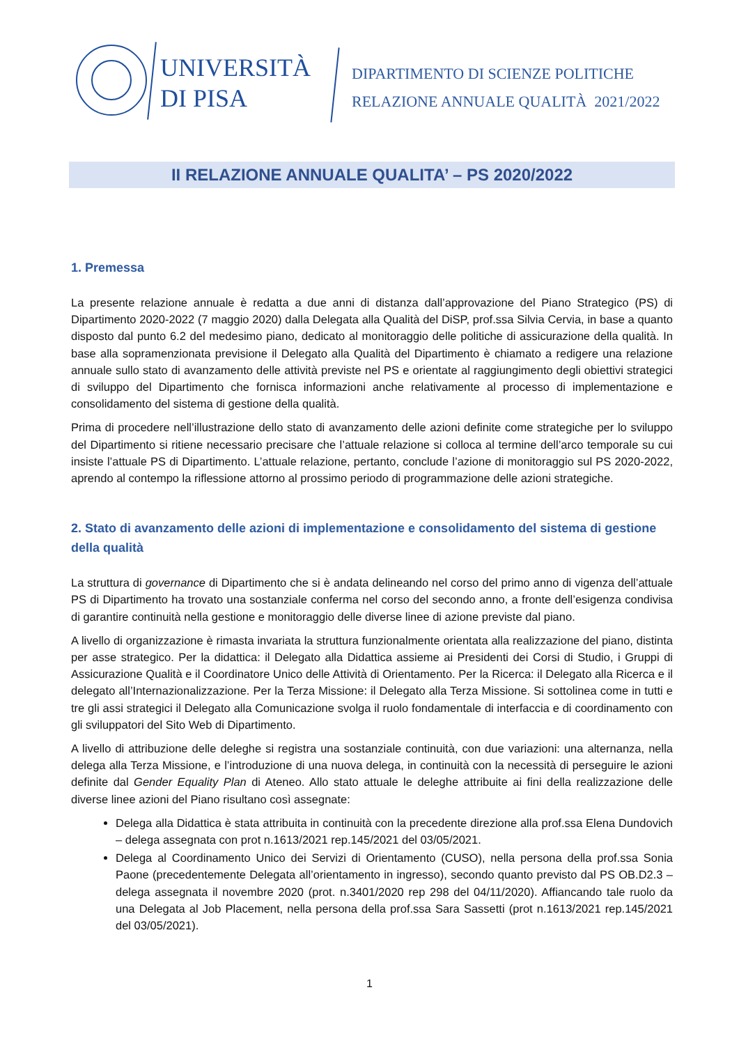UNIVERSITÀ
DI PISA
DIPARTIMENTO DI SCIENZE POLITICHE
RELAZIONE ANNUALE QUALITÀ 2021/2022
II RELAZIONE ANNUALE QUALITA’ – PS 2020/2022
1. Premessa
La presente relazione annuale è redatta a due anni di distanza dall’approvazione del Piano Strategico (PS) di Dipartimento 2020-2022 (7 maggio 2020) dalla Delegata alla Qualità del DiSP, prof.ssa Silvia Cervia, in base a quanto disposto dal punto 6.2 del medesimo piano, dedicato al monitoraggio delle politiche di assicurazione della qualità. In base alla sopramenzionata previsione il Delegato alla Qualità del Dipartimento è chiamato a redigere una relazione annuale sullo stato di avanzamento delle attività previste nel PS e orientate al raggiungimento degli obiettivi strategici di sviluppo del Dipartimento che fornisca informazioni anche relativamente al processo di implementazione e consolidamento del sistema di gestione della qualità.
Prima di procedere nell’illustrazione dello stato di avanzamento delle azioni definite come strategiche per lo sviluppo del Dipartimento si ritiene necessario precisare che l’attuale relazione si colloca al termine dell’arco temporale su cui insiste l’attuale PS di Dipartimento. L’attuale relazione, pertanto, conclude l’azione di monitoraggio sul PS 2020-2022, aprendo al contempo la riflessione attorno al prossimo periodo di programmazione delle azioni strategiche.
2. Stato di avanzamento delle azioni di implementazione e consolidamento del sistema di gestione della qualità
La struttura di governance di Dipartimento che si è andata delineando nel corso del primo anno di vigenza dell’attuale PS di Dipartimento ha trovato una sostanziale conferma nel corso del secondo anno, a fronte dell’esigenza condivisa di garantire continuità nella gestione e monitoraggio delle diverse linee di azione previste dal piano.
A livello di organizzazione è rimasta invariata la struttura funzionalmente orientata alla realizzazione del piano, distinta per asse strategico. Per la didattica: il Delegato alla Didattica assieme ai Presidenti dei Corsi di Studio, i Gruppi di Assicurazione Qualità e il Coordinatore Unico delle Attività di Orientamento. Per la Ricerca: il Delegato alla Ricerca e il delegato all’Internazionalizzazione. Per la Terza Missione: il Delegato alla Terza Missione. Si sottolinea come in tutti e tre gli assi strategici il Delegato alla Comunicazione svolga il ruolo fondamentale di interfaccia e di coordinamento con gli sviluppatori del Sito Web di Dipartimento.
A livello di attribuzione delle deleghe si registra una sostanziale continuità, con due variazioni: una alternanza, nella delega alla Terza Missione, e l’introduzione di una nuova delega, in continuità con la necessità di perseguire le azioni definite dal Gender Equality Plan di Ateneo. Allo stato attuale le deleghe attribuite ai fini della realizzazione delle diverse linee azioni del Piano risultano così assegnate:
Delega alla Didattica è stata attribuita in continuità con la precedente direzione alla prof.ssa Elena Dundovich – delega assegnata con prot n.1613/2021 rep.145/2021 del 03/05/2021.
Delega al Coordinamento Unico dei Servizi di Orientamento (CUSO), nella persona della prof.ssa Sonia Paone (precedentemente Delegata all’orientamento in ingresso), secondo quanto previsto dal PS OB.D2.3 – delega assegnata il novembre 2020 (prot. n.3401/2020 rep 298 del 04/11/2020). Affiancando tale ruolo da una Delegata al Job Placement, nella persona della prof.ssa Sara Sassetti (prot n.1613/2021 rep.145/2021 del 03/05/2021).
1